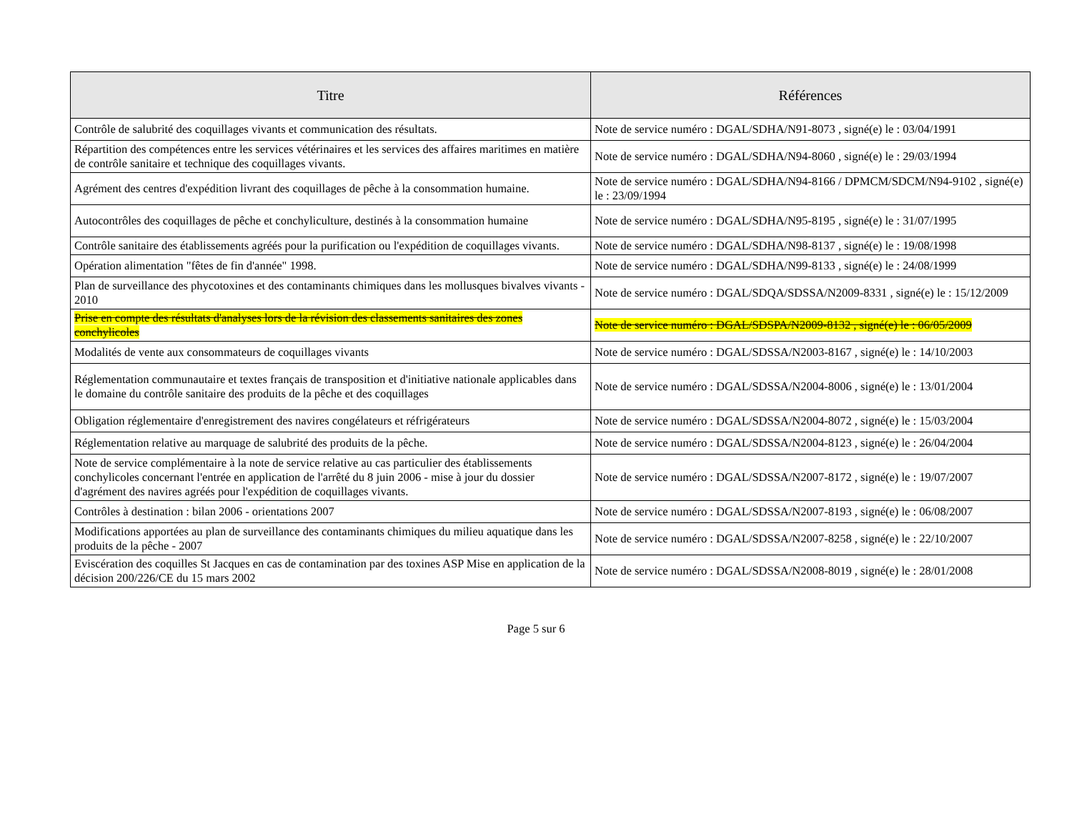| Titre | Références |
| --- | --- |
| Contrôle de salubrité des coquillages vivants et communication des résultats. | Note de service numéro : DGAL/SDHA/N91-8073 , signé(e) le : 03/04/1991 |
| Répartition des compétences entre les services vétérinaires et les services des affaires maritimes en matière de contrôle sanitaire et technique des coquillages vivants. | Note de service numéro : DGAL/SDHA/N94-8060 , signé(e) le : 29/03/1994 |
| Agrément des centres d'expédition livrant des coquillages de pêche à la consommation humaine. | Note de service numéro : DGAL/SDHA/N94-8166 / DPMCM/SDCM/N94-9102 , signé(e) le : 23/09/1994 |
| Autocontrôles des coquillages de pêche et conchyliculture, destinés à la consommation humaine | Note de service numéro : DGAL/SDHA/N95-8195 , signé(e) le : 31/07/1995 |
| Contrôle sanitaire des établissements agréés pour la purification ou l'expédition de coquillages vivants. | Note de service numéro : DGAL/SDHA/N98-8137 , signé(e) le : 19/08/1998 |
| Opération alimentation "fêtes de fin d'année" 1998. | Note de service numéro : DGAL/SDHA/N99-8133 , signé(e) le : 24/08/1999 |
| Plan de surveillance des phycotoxines et des contaminants chimiques dans les mollusques bivalves vivants - 2010 | Note de service numéro : DGAL/SDQA/SDSSA/N2009-8331 , signé(e) le : 15/12/2009 |
| Prise en compte des résultats d'analyses lors de la révision des classements sanitaires des zones conchylicoles | Note de service numéro : DGAL/SDSPA/N2009-8132 , signé(e) le : 06/05/2009 |
| Modalités de vente aux consommateurs de coquillages vivants | Note de service numéro : DGAL/SDSSA/N2003-8167 , signé(e) le : 14/10/2003 |
| Réglementation communautaire et textes français de transposition et d'initiative nationale applicables dans le domaine du contrôle sanitaire des produits de la pêche et des coquillages | Note de service numéro : DGAL/SDSSA/N2004-8006 , signé(e) le : 13/01/2004 |
| Obligation réglementaire d'enregistrement des navires congélateurs et réfrigérateurs | Note de service numéro : DGAL/SDSSA/N2004-8072 , signé(e) le : 15/03/2004 |
| Réglementation relative au marquage de salubrité des produits de la pêche. | Note de service numéro : DGAL/SDSSA/N2004-8123 , signé(e) le : 26/04/2004 |
| Note de service complémentaire à la note de service relative au cas particulier des établissements conchylicoles concernant l'entrée en application de l'arrêté du 8 juin 2006 - mise à jour du dossier d'agrément des navires agréés pour l'expédition de coquillages vivants. | Note de service numéro : DGAL/SDSSA/N2007-8172 , signé(e) le : 19/07/2007 |
| Contrôles à destination : bilan 2006 - orientations 2007 | Note de service numéro : DGAL/SDSSA/N2007-8193 , signé(e) le : 06/08/2007 |
| Modifications apportées au plan de surveillance des contaminants chimiques du milieu aquatique dans les produits de la pêche - 2007 | Note de service numéro : DGAL/SDSSA/N2007-8258 , signé(e) le : 22/10/2007 |
| Eviscération des coquilles St Jacques en cas de contamination par des toxines ASP Mise en application de la décision 200/226/CE du 15 mars 2002 | Note de service numéro : DGAL/SDSSA/N2008-8019 , signé(e) le : 28/01/2008 |
Page 5 sur 6